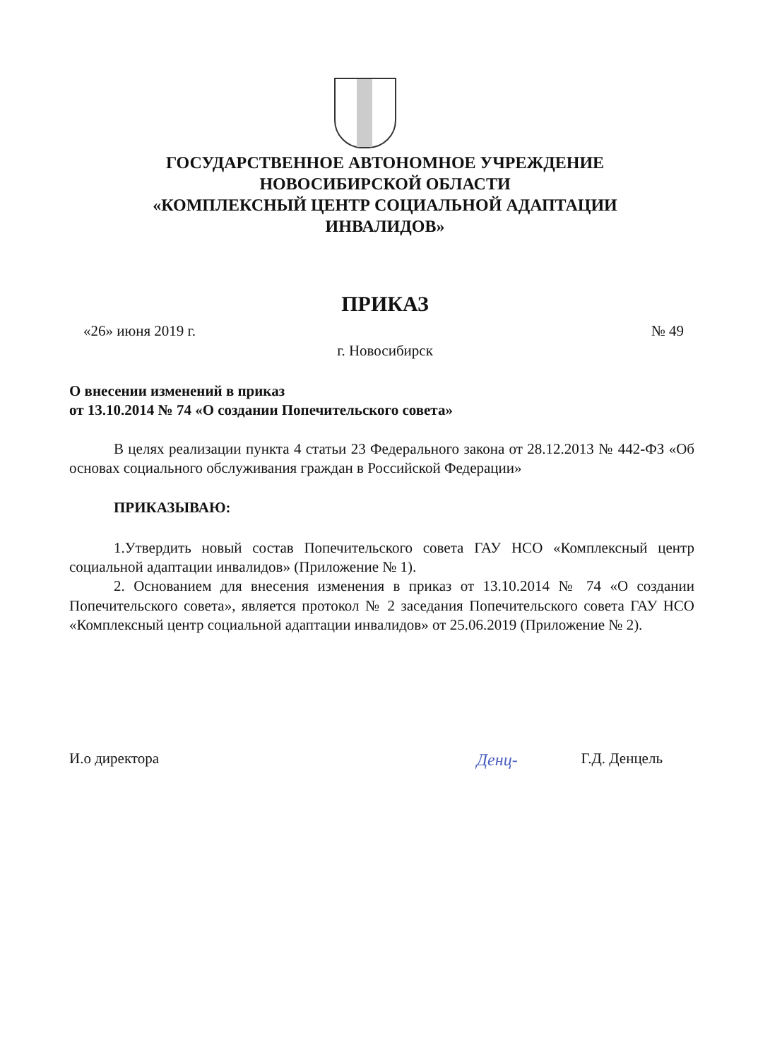ГОСУДАРСТВЕННОЕ АВТОНОМНОЕ УЧРЕЖДЕНИЕ
НОВОСИБИРСКОЙ ОБЛАСТИ
«КОМПЛЕКСНЫЙ ЦЕНТР СОЦИАЛЬНОЙ АДАПТАЦИИ
ИНВАЛИДОВ»
ПРИКАЗ
«26» июня 2019 г. № 49
г. Новосибирск
О внесении изменений в приказ
от 13.10.2014 № 74 «О создании Попечительского совета»
В целях реализации пункта 4 статьи 23 Федерального закона от 28.12.2013 № 442-ФЗ «Об основах социального обслуживания граждан в Российской Федерации»
ПРИКАЗЫВАЮ:
1.Утвердить новый состав Попечительского совета ГАУ НСО «Комплексный центр социальной адаптации инвалидов» (Приложение № 1).
2. Основанием для внесения изменения в приказ от 13.10.2014 № 74 «О создании Попечительского совета», является протокол № 2 заседания Попечительского совета ГАУ НСО «Комплексный центр социальной адаптации инвалидов» от 25.06.2019 (Приложение № 2).
И.о директора Денц- Г.Д. Денцель